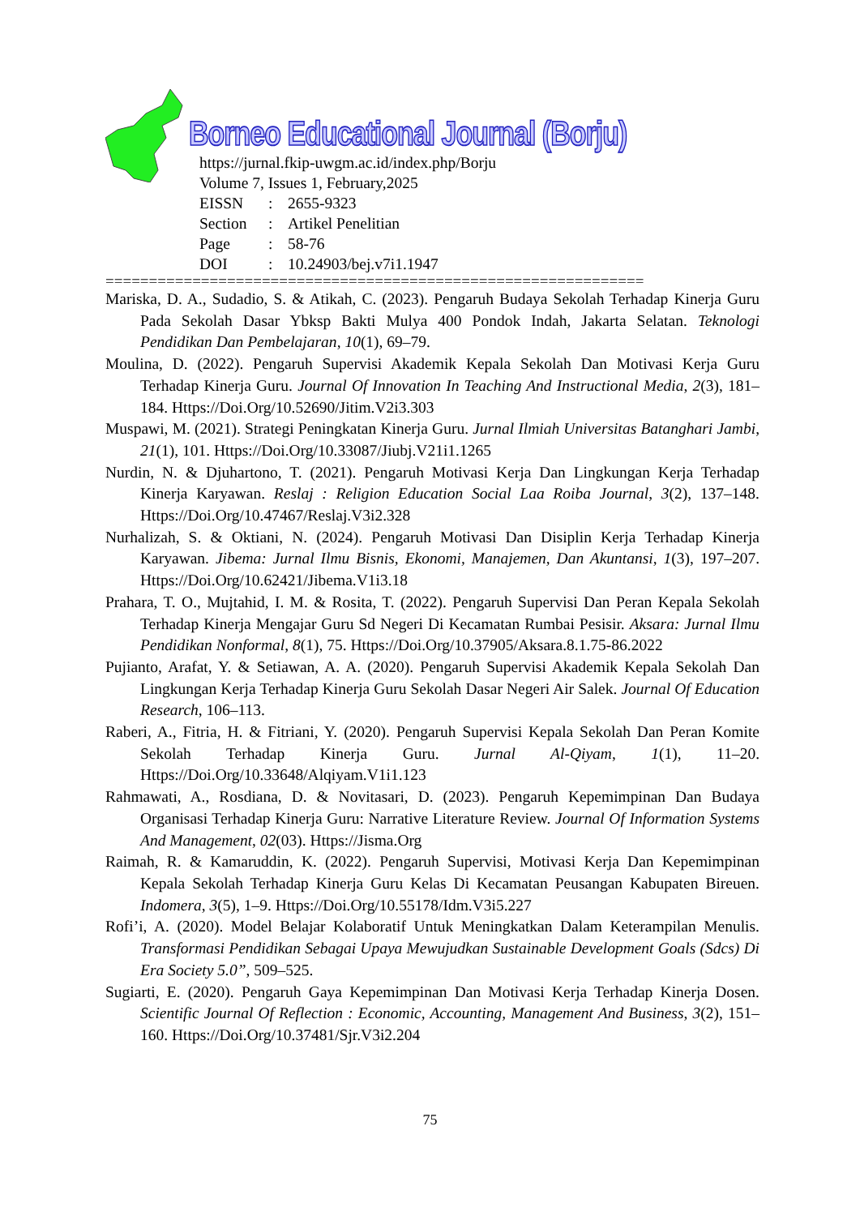Borneo Educational Journal (Borju)
https://jurnal.fkip-uwgm.ac.id/index.php/Borju
Volume 7, Issues 1, February,2025
| EISSN | : | 2655-9323 |
| Section | : | Artikel Penelitian |
| Page | : | 58-76 |
| DOI | : | 10.24903/bej.v7i1.1947 |
==============================================================
Mariska, D. A., Sudadio, S. & Atikah, C. (2023). Pengaruh Budaya Sekolah Terhadap Kinerja Guru Pada Sekolah Dasar Ybksp Bakti Mulya 400 Pondok Indah, Jakarta Selatan. Teknologi Pendidikan Dan Pembelajaran, 10(1), 69–79.
Moulina, D. (2022). Pengaruh Supervisi Akademik Kepala Sekolah Dan Motivasi Kerja Guru Terhadap Kinerja Guru. Journal Of Innovation In Teaching And Instructional Media, 2(3), 181–184. Https://Doi.Org/10.52690/Jitim.V2i3.303
Muspawi, M. (2021). Strategi Peningkatan Kinerja Guru. Jurnal Ilmiah Universitas Batanghari Jambi, 21(1), 101. Https://Doi.Org/10.33087/Jiubj.V21i1.1265
Nurdin, N. & Djuhartono, T. (2021). Pengaruh Motivasi Kerja Dan Lingkungan Kerja Terhadap Kinerja Karyawan. Reslaj : Religion Education Social Laa Roiba Journal, 3(2), 137–148. Https://Doi.Org/10.47467/Reslaj.V3i2.328
Nurhalizah, S. & Oktiani, N. (2024). Pengaruh Motivasi Dan Disiplin Kerja Terhadap Kinerja Karyawan. Jibema: Jurnal Ilmu Bisnis, Ekonomi, Manajemen, Dan Akuntansi, 1(3), 197–207. Https://Doi.Org/10.62421/Jibema.V1i3.18
Prahara, T. O., Mujtahid, I. M. & Rosita, T. (2022). Pengaruh Supervisi Dan Peran Kepala Sekolah Terhadap Kinerja Mengajar Guru Sd Negeri Di Kecamatan Rumbai Pesisir. Aksara: Jurnal Ilmu Pendidikan Nonformal, 8(1), 75. Https://Doi.Org/10.37905/Aksara.8.1.75-86.2022
Pujianto, Arafat, Y. & Setiawan, A. A. (2020). Pengaruh Supervisi Akademik Kepala Sekolah Dan Lingkungan Kerja Terhadap Kinerja Guru Sekolah Dasar Negeri Air Salek. Journal Of Education Research, 106–113.
Raberi, A., Fitria, H. & Fitriani, Y. (2020). Pengaruh Supervisi Kepala Sekolah Dan Peran Komite Sekolah Terhadap Kinerja Guru. Jurnal Al-Qiyam, 1(1), 11–20. Https://Doi.Org/10.33648/Alqiyam.V1i1.123
Rahmawati, A., Rosdiana, D. & Novitasari, D. (2023). Pengaruh Kepemimpinan Dan Budaya Organisasi Terhadap Kinerja Guru: Narrative Literature Review. Journal Of Information Systems And Management, 02(03). Https://Jisma.Org
Raimah, R. & Kamaruddin, K. (2022). Pengaruh Supervisi, Motivasi Kerja Dan Kepemimpinan Kepala Sekolah Terhadap Kinerja Guru Kelas Di Kecamatan Peusangan Kabupaten Bireuen. Indomera, 3(5), 1–9. Https://Doi.Org/10.55178/Idm.V3i5.227
Rofi’i, A. (2020). Model Belajar Kolaboratif Untuk Meningkatkan Dalam Keterampilan Menulis. Transformasi Pendidikan Sebagai Upaya Mewujudkan Sustainable Development Goals (Sdcs) Di Era Society 5.0”, 509–525.
Sugiarti, E. (2020). Pengaruh Gaya Kepemimpinan Dan Motivasi Kerja Terhadap Kinerja Dosen. Scientific Journal Of Reflection : Economic, Accounting, Management And Business, 3(2), 151–160. Https://Doi.Org/10.37481/Sjr.V3i2.204
75